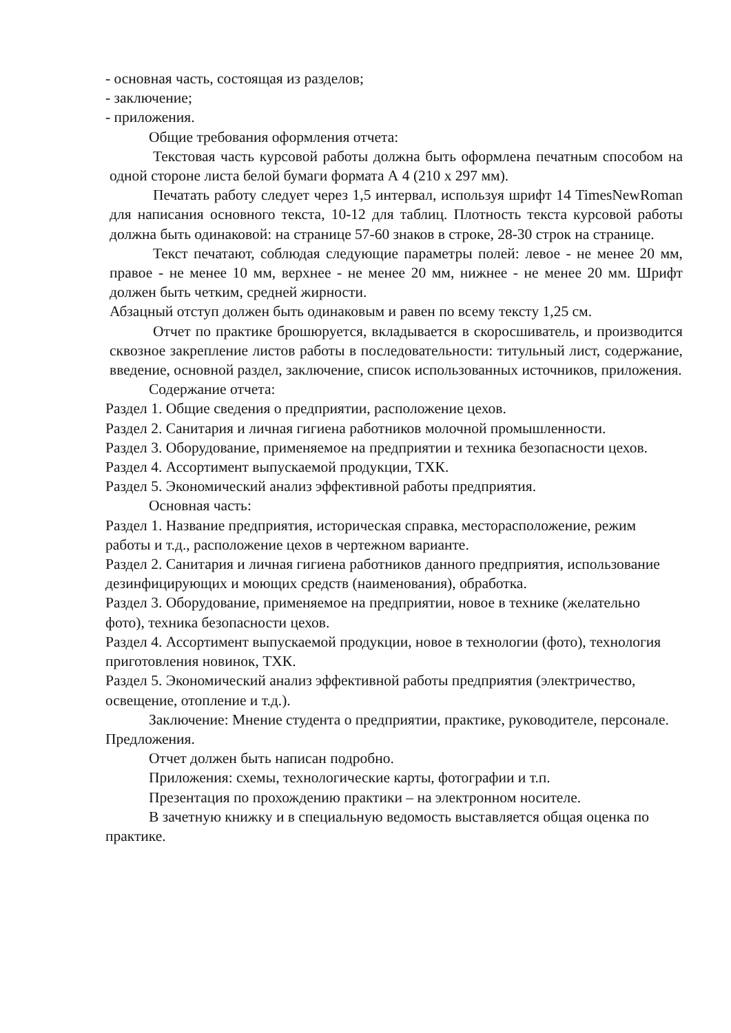- основная часть, состоящая из разделов;
- заключение;
- приложения.
Общие требования оформления отчета:
Текстовая часть курсовой работы должна быть оформлена печатным способом на одной стороне листа белой бумаги формата А 4 (210 х 297 мм).
Печатать работу следует через 1,5 интервал, используя шрифт 14 TimesNewRoman для написания основного текста, 10-12 для таблиц. Плотность текста курсовой работы должна быть одинаковой: на странице 57-60 знаков в строке, 28-30 строк на странице.
Текст печатают, соблюдая следующие параметры полей: левое - не менее 20 мм, правое - не менее 10 мм, верхнее - не менее 20 мм, нижнее - не менее 20 мм. Шрифт должен быть четким, средней жирности.
Абзацный отступ должен быть одинаковым и равен по всему тексту 1,25 см.
Отчет по практике брошюруется, вкладывается в скоросшиватель, и производится сквозное закрепление листов работы в последовательности: титульный лист, содержание, введение, основной раздел, заключение, список использованных источников, приложения.
Содержание отчета:
Раздел 1. Общие сведения о предприятии, расположение цехов.
Раздел 2. Санитария и личная гигиена работников молочной промышленности.
Раздел 3. Оборудование, применяемое на предприятии и техника безопасности цехов.
Раздел 4. Ассортимент выпускаемой продукции, ТХК.
Раздел 5. Экономический анализ эффективной работы предприятия.
Основная часть:
Раздел 1. Название предприятия, историческая справка, месторасположение, режим работы и т.д., расположение цехов в чертежном варианте.
Раздел 2. Санитария и личная гигиена работников данного предприятия, использование дезинфицирующих и моющих средств (наименования), обработка.
Раздел 3. Оборудование, применяемое на предприятии, новое в технике (желательно фото), техника безопасности цехов.
Раздел 4. Ассортимент выпускаемой продукции, новое в технологии (фото), технология приготовления новинок, ТХК.
Раздел 5. Экономический анализ эффективной работы предприятия (электричество, освещение, отопление и т.д.).
Заключение: Мнение студента о предприятии, практике, руководителе, персонале. Предложения.
Отчет должен быть написан подробно.
Приложения: схемы, технологические карты, фотографии и т.п.
Презентация по прохождению практики – на электронном носителе.
В зачетную книжку и в специальную ведомость выставляется общая оценка по практике.